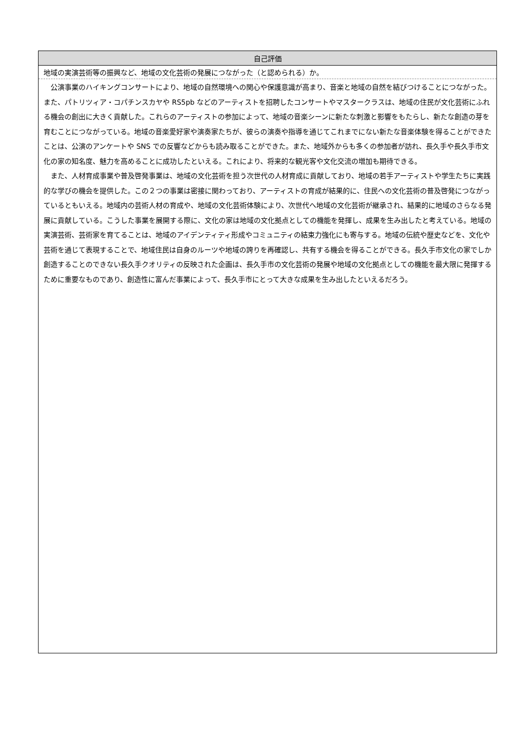| 自己評価 |
| --- |
| 地域の実演芸術等の振興など、地域の文化芸術の発展につながった（と認められる）か。 |
| 公演事業のハイキングコンサートにより、地域の自然環境への関心や保護意識が高まり、音楽と地域の自然を結びつけることにつながった。また、パトリツィア・コパチンスカヤや RS5pb などのアーティストを招聘したコンサートやマスタークラスは、地域の住民が文化芸術にふれる機会の創出に大きく貢献した。これらのアーティストの参加によって、地域の音楽シーンに新たな刺激と影響をもたらし、新たな創造の芽を育むことにつながっている。地域の音楽愛好家や演奏家たちが、彼らの演奏や指導を通じてこれまでにない新たな音楽体験を得ることができたことは、公演のアンケートや SNS での反響などからも読み取ることができた。また、地域外からも多くの参加者が訪れ、長久手や長久手市文化の家の知名度、魅力を高めることに成功したといえる。これにより、将来的な観光客や文化交流の増加も期待できる。 また、人材育成事業や普及啓発事業は、地域の文化芸術を担う次世代の人材育成に貢献しており、地域の若手アーティストや学生たちに実践的な学びの機会を提供した。この２つの事業は密接に関わっており、アーティストの育成が結果的に、住民への文化芸術の普及啓発につながっているともいえる。地域内の芸術人材の育成や、地域の文化芸術体験により、次世代へ地域の文化芸術が継承され、結果的に地域のさらなる発展に貢献している。こうした事業を展開する際に、文化の家は地域の文化拠点としての機能を発揮し、成果を生み出したと考えている。地域の実演芸術、芸術家を育てることは、地域のアイデンティティ形成やコミュニティの結束力強化にも寄与する。地域の伝統や歴史などを、文化や芸術を通じて表現することで、地域住民は自身のルーツや地域の誇りを再確認し、共有する機会を得ることができる。長久手市文化の家でしか創造することのできない長久手クオリティの反映された企画は、長久手市の文化芸術の発展や地域の文化拠点としての機能を最大限に発揮するために重要なものであり、創造性に富んだ事業によって、長久手市にとって大きな成果を生み出したといえるだろう。 |